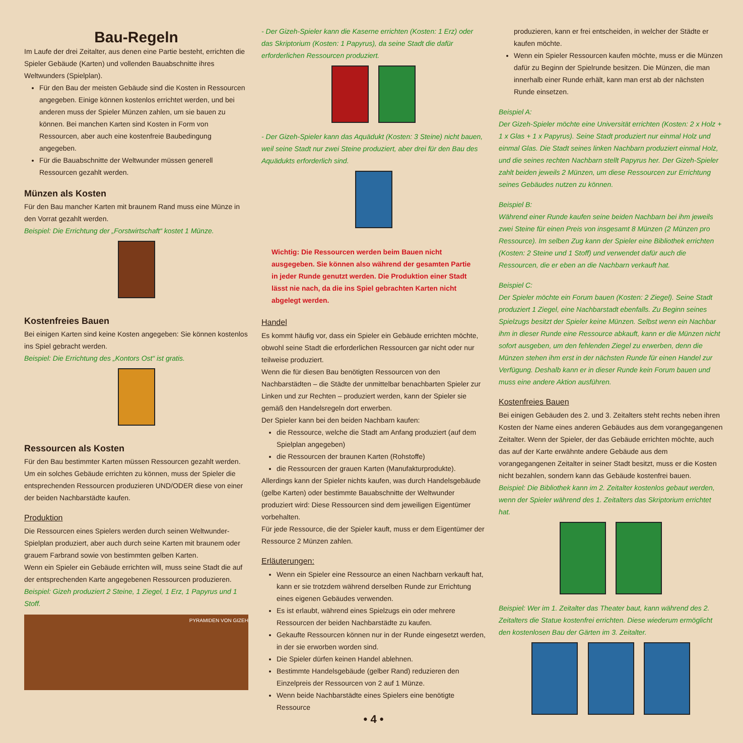Bau-Regeln
Im Laufe der drei Zeitalter, aus denen eine Partie besteht, errichten die Spieler Gebäude (Karten) und vollenden Bauabschnitte ihres Weltwunders (Spielplan).
Für den Bau der meisten Gebäude sind die Kosten in Ressourcen angegeben. Einige können kostenlos errichtet werden, und bei anderen muss der Spieler Münzen zahlen, um sie bauen zu können. Bei manchen Karten sind Kosten in Form von Ressourcen, aber auch eine kostenfreie Baubedingung angegeben.
Für die Bauabschnitte der Weltwunder müssen generell Ressourcen gezahlt werden.
Münzen als Kosten
Für den Bau mancher Karten mit braunem Rand muss eine Münze in den Vorrat gezahlt werden.
Beispiel: Die Errichtung der „Forstwirtschaft“ kostet 1 Münze.
Kostenfreies Bauen
Bei einigen Karten sind keine Kosten angegeben: Sie können kostenlos ins Spiel gebracht werden.
Beispiel: Die Errichtung des „Kontors Ost“ ist gratis.
Ressourcen als Kosten
Für den Bau bestimmter Karten müssen Ressourcen gezahlt werden. Um ein solches Gebäude errichten zu können, muss der Spieler die entsprechenden Ressourcen produzieren UND/ODER diese von einer der beiden Nachbarstädte kaufen.
Produktion
Die Ressourcen eines Spielers werden durch seinen Weltwunder-Spielplan produziert, aber auch durch seine Karten mit braunem oder grauem Farbrand sowie von bestimmten gelben Karten.
Wenn ein Spieler ein Gebäude errichten will, muss seine Stadt die auf der entsprechenden Karte angegebenen Ressourcen produzieren.
Beispiel: Gizeh produziert 2 Steine, 1 Ziegel, 1 Erz, 1 Papyrus und 1 Stoff.
PYRAMIDEN VON GIZEH
- Der Gizeh-Spieler kann die Kaserne errichten (Kosten: 1 Erz) oder das Skriptorium (Kosten: 1 Papyrus), da seine Stadt die dafür erforderlichen Ressourcen produziert.
- Der Gizeh-Spieler kann das Aquädukt (Kosten: 3 Steine) nicht bauen, weil seine Stadt nur zwei Steine produziert, aber drei für den Bau des Aquädukts erforderlich sind.
Wichtig: Die Ressourcen werden beim Bauen nicht ausgegeben. Sie können also während der gesamten Partie in jeder Runde genutzt werden. Die Produktion einer Stadt lässt nie nach, da die ins Spiel gebrachten Karten nicht abgelegt werden.
Handel
Es kommt häufig vor, dass ein Spieler ein Gebäude errichten möchte, obwohl seine Stadt die erforderlichen Ressourcen gar nicht oder nur teilweise produziert.
Wenn die für diesen Bau benötigten Ressourcen von den Nachbarstädten – die Städte der unmittelbar benachbarten Spieler zur Linken und zur Rechten – produziert werden, kann der Spieler sie gemäß den Handelsregeln dort erwerben.
Der Spieler kann bei den beiden Nachbarn kaufen:
die Ressource, welche die Stadt am Anfang produziert (auf dem Spielplan angegeben)
die Ressourcen der braunen Karten (Rohstoffe)
die Ressourcen der grauen Karten (Manufakturprodukte).
Allerdings kann der Spieler nichts kaufen, was durch Handelsgebäude (gelbe Karten) oder bestimmte Bauabschnitte der Weltwunder produziert wird: Diese Ressourcen sind dem jeweiligen Eigentümer vorbehalten.
Für jede Ressource, die der Spieler kauft, muss er dem Eigentümer der Ressource 2 Münzen zahlen.
Erläuterungen:
Wenn ein Spieler eine Ressource an einen Nachbarn verkauft hat, kann er sie trotzdem während derselben Runde zur Errichtung eines eigenen Gebäudes verwenden.
Es ist erlaubt, während eines Spielzugs ein oder mehrere Ressourcen der beiden Nachbarstädte zu kaufen.
Gekaufte Ressourcen können nur in der Runde eingesetzt werden, in der sie erworben worden sind.
Die Spieler dürfen keinen Handel ablehnen.
Bestimmte Handelsgebäude (gelber Rand) reduzieren den Einzelpreis der Ressourcen von 2 auf 1 Münze.
Wenn beide Nachbarstädte eines Spielers eine benötigte Ressource
• 4 •
produzieren, kann er frei entscheiden, in welcher der Städte er kaufen möchte.
Wenn ein Spieler Ressourcen kaufen möchte, muss er die Münzen dafür zu Beginn der Spielrunde besitzen. Die Münzen, die man innerhalb einer Runde erhält, kann man erst ab der nächsten Runde einsetzen.
Beispiel A:
Der Gizeh-Spieler möchte eine Universität errichten (Kosten: 2 x Holz + 1 x Glas + 1 x Papyrus). Seine Stadt produziert nur einmal Holz und einmal Glas. Die Stadt seines linken Nachbarn produziert einmal Holz, und die seines rechten Nachbarn stellt Papyrus her. Der Gizeh-Spieler zahlt beiden jeweils 2 Münzen, um diese Ressourcen zur Errichtung seines Gebäudes nutzen zu können.
Beispiel B:
Während einer Runde kaufen seine beiden Nachbarn bei ihm jeweils zwei Steine für einen Preis von insgesamt 8 Münzen (2 Münzen pro Ressource). Im selben Zug kann der Spieler eine Bibliothek errichten (Kosten: 2 Steine und 1 Stoff) und verwendet dafür auch die Ressourcen, die er eben an die Nachbarn verkauft hat.
Beispiel C:
Der Spieler möchte ein Forum bauen (Kosten: 2 Ziegel). Seine Stadt produziert 1 Ziegel, eine Nachbarstadt ebenfalls. Zu Beginn seines Spielzugs besitzt der Spieler keine Münzen. Selbst wenn ein Nachbar ihm in dieser Runde eine Ressource abkauft, kann er die Münzen nicht sofort ausgeben, um den fehlenden Ziegel zu erwerben, denn die Münzen stehen ihm erst in der nächsten Runde für einen Handel zur Verfügung. Deshalb kann er in dieser Runde kein Forum bauen und muss eine andere Aktion ausführen.
Kostenfreies Bauen
Bei einigen Gebäuden des 2. und 3. Zeitalters steht rechts neben ihren Kosten der Name eines anderen Gebäudes aus dem vorangegangenen Zeitalter. Wenn der Spieler, der das Gebäude errichten möchte, auch das auf der Karte erwähnte andere Gebäude aus dem vorangegangenen Zeitalter in seiner Stadt besitzt, muss er die Kosten nicht bezahlen, sondern kann das Gebäude kostenfrei bauen.
Beispiel: Die Bibliothek kann im 2. Zeitalter kostenlos gebaut werden, wenn der Spieler während des 1. Zeitalters das Skriptorium errichtet hat.
Beispiel: Wer im 1. Zeitalter das Theater baut, kann während des 2. Zeitalters die Statue kostenfrei errichten. Diese wiederum ermöglicht den kostenlosen Bau der Gärten im 3. Zeitalter.